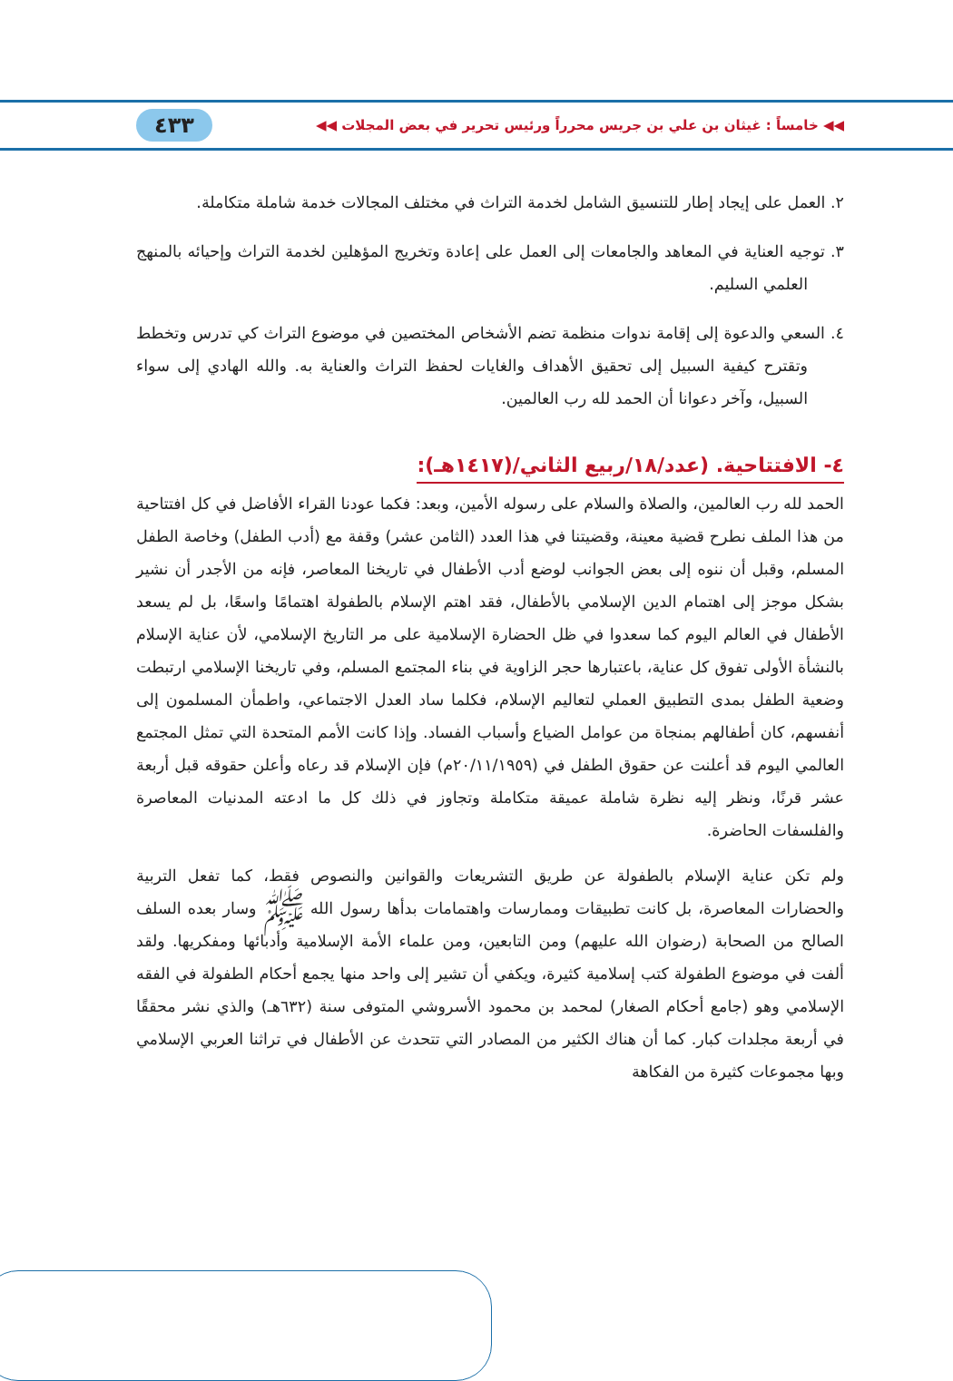◀◀ خامساً : غيثان بن علي بن جريس محرراً ورئيس تحرير في بعض المجلات ◀◀ ٤٣٣
٢. العمل على إيجاد إطار للتنسيق الشامل لخدمة التراث في مختلف المجالات خدمة شاملة متكاملة.
٣. توجيه العناية في المعاهد والجامعات إلى العمل على إعادة وتخريج المؤهلين لخدمة التراث وإحيائه بالمنهج العلمي السليم.
٤. السعي والدعوة إلى إقامة ندوات منظمة تضم الأشخاص المختصين في موضوع التراث كي تدرس وتخطط وتقترح كيفية السبيل إلى تحقيق الأهداف والغايات لحفظ التراث والعناية به. والله الهادي إلى سواء السبيل، وآخر دعوانا أن الحمد لله رب العالمين.
٤- الافتتاحية. (عدد/١٨/ربيع الثاني/(١٤١٧هـ):
الحمد لله رب العالمين، والصلاة والسلام على رسوله الأمين، وبعد: فكما عودنا القراء الأفاضل في كل افتتاحية من هذا الملف نطرح قضية معينة، وقضيتنا في هذا العدد (الثامن عشر) وقفة مع (أدب الطفل) وخاصة الطفل المسلم، وقبل أن ننوه إلى بعض الجوانب لوضع أدب الأطفال في تاريخنا المعاصر، فإنه من الأجدر أن نشير بشكل موجز إلى اهتمام الدين الإسلامي بالأطفال، فقد اهتم الإسلام بالطفولة اهتمامًا واسعًا، بل لم يسعد الأطفال في العالم اليوم كما سعدوا في ظل الحضارة الإسلامية على مر التاريخ الإسلامي، لأن عناية الإسلام بالنشأة الأولى تفوق كل عناية، باعتبارها حجر الزاوية في بناء المجتمع المسلم، وفي تاريخنا الإسلامي ارتبطت وضعية الطفل بمدى التطبيق العملي لتعاليم الإسلام، فكلما ساد العدل الاجتماعي، واطمأن المسلمون إلى أنفسهم، كان أطفالهم بمنجاة من عوامل الضياع وأسباب الفساد. وإذا كانت الأمم المتحدة التي تمثل المجتمع العالمي اليوم قد أعلنت عن حقوق الطفل في (٢٠/١١/١٩٥٩م) فإن الإسلام قد رعاه وأعلن حقوقه قبل أربعة عشر قرنًا، ونظر إليه نظرة شاملة عميقة متكاملة وتجاوز في ذلك كل ما ادعته المدنيات المعاصرة والفلسفات الحاضرة.
ولم تكن عناية الإسلام بالطفولة عن طريق التشريعات والقوانين والنصوص فقط، كما تفعل التربية والحضارات المعاصرة، بل كانت تطبيقات وممارسات واهتمامات بدأها رسول الله ﷺ وسار بعده السلف الصالح من الصحابة (رضوان الله عليهم) ومن التابعين، ومن علماء الأمة الإسلامية وأدبائها ومفكريها. ولقد ألفت في موضوع الطفولة كتب إسلامية كثيرة، ويكفي أن تشير إلى واحد منها يجمع أحكام الطفولة في الفقه الإسلامي وهو (جامع أحكام الصغار) لمحمد بن محمود الأسروشي المتوفى سنة (٦٣٢هـ) والذي نشر محققًا في أربعة مجلدات كبار. كما أن هناك الكثير من المصادر التي تتحدث عن الأطفال في تراثنا العربي الإسلامي وبها مجموعات كثيرة من الفكاهة